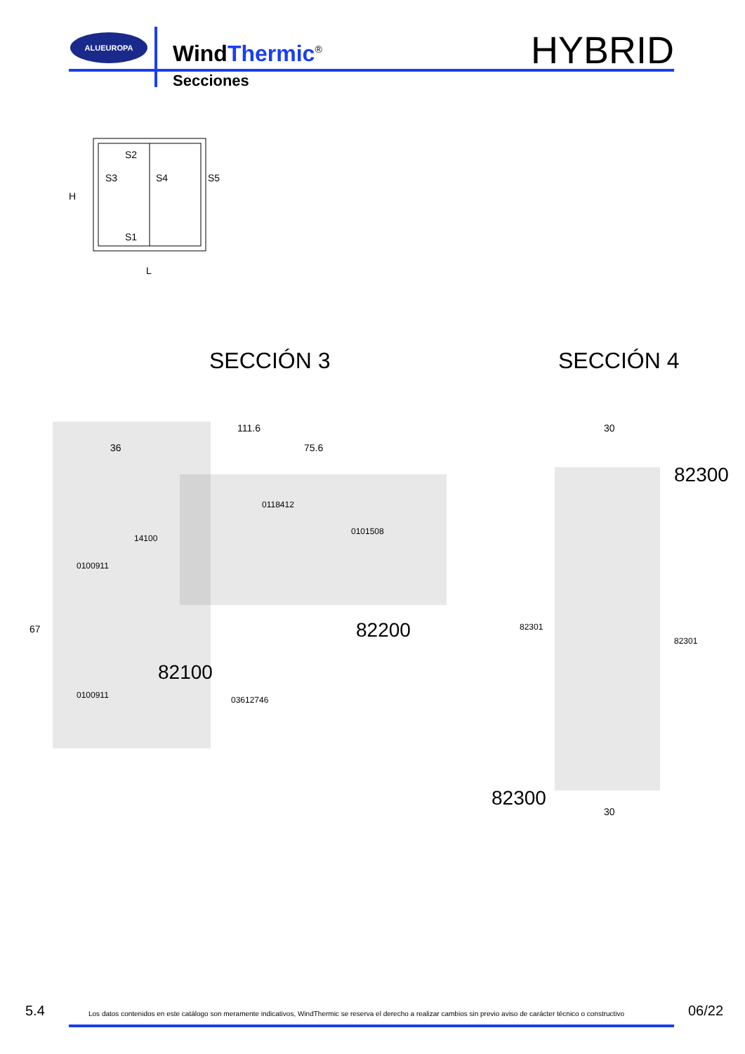ALUEUROPA
WindThermic<sup>®</sup> HYBRID
Secciones
S2
S3
S4
S5
S1
H
L
111.6
36
75.6
30
30
0118412
14100
0100911
0100911
03612746
82301
82301
0101508
67
82200
82100
82300
82300
SECCIÓN 3 SECCIÓN 4
5.4 Los datos contenidos en este catálogo son meramente indicativos, WindThermic se reserva el derecho a realizar cambios sin previo aviso de carácter técnico o constructivo 06/22